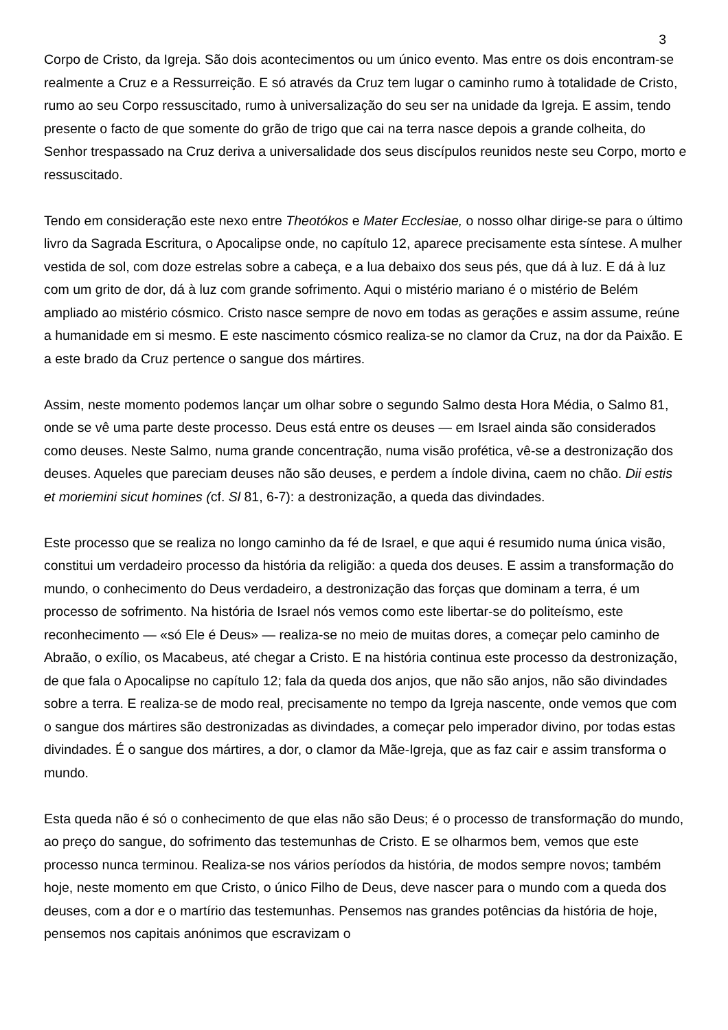3
Corpo de Cristo, da Igreja. São dois acontecimentos ou um único evento. Mas entre os dois encontram-se realmente a Cruz e a Ressurreição. E só através da Cruz tem lugar o caminho rumo à totalidade de Cristo, rumo ao seu Corpo ressuscitado, rumo à universalização do seu ser na unidade da Igreja. E assim, tendo presente o facto de que somente do grão de trigo que cai na terra nasce depois a grande colheita, do Senhor trespassado na Cruz deriva a universalidade dos seus discípulos reunidos neste seu Corpo, morto e ressuscitado.
Tendo em consideração este nexo entre Theotókos e Mater Ecclesiae, o nosso olhar dirige-se para o último livro da Sagrada Escritura, o Apocalipse onde, no capítulo 12, aparece precisamente esta síntese. A mulher vestida de sol, com doze estrelas sobre a cabeça, e a lua debaixo dos seus pés, que dá à luz. E dá à luz com um grito de dor, dá à luz com grande sofrimento. Aqui o mistério mariano é o mistério de Belém ampliado ao mistério cósmico. Cristo nasce sempre de novo em todas as gerações e assim assume, reúne a humanidade em si mesmo. E este nascimento cósmico realiza-se no clamor da Cruz, na dor da Paixão. E a este brado da Cruz pertence o sangue dos mártires.
Assim, neste momento podemos lançar um olhar sobre o segundo Salmo desta Hora Média, o Salmo 81, onde se vê uma parte deste processo. Deus está entre os deuses — em Israel ainda são considerados como deuses. Neste Salmo, numa grande concentração, numa visão profética, vê-se a destronização dos deuses. Aqueles que pareciam deuses não são deuses, e perdem a índole divina, caem no chão. Dii estis et moriemini sicut homines (cf. Sl 81, 6-7): a destronização, a queda das divindades.
Este processo que se realiza no longo caminho da fé de Israel, e que aqui é resumido numa única visão, constitui um verdadeiro processo da história da religião: a queda dos deuses. E assim a transformação do mundo, o conhecimento do Deus verdadeiro, a destronização das forças que dominam a terra, é um processo de sofrimento. Na história de Israel nós vemos como este libertar-se do politeísmo, este reconhecimento — «só Ele é Deus» — realiza-se no meio de muitas dores, a começar pelo caminho de Abraão, o exílio, os Macabeus, até chegar a Cristo. E na história continua este processo da destronização, de que fala o Apocalipse no capítulo 12; fala da queda dos anjos, que não são anjos, não são divindades sobre a terra. E realiza-se de modo real, precisamente no tempo da Igreja nascente, onde vemos que com o sangue dos mártires são destronizadas as divindades, a começar pelo imperador divino, por todas estas divindades. É o sangue dos mártires, a dor, o clamor da Mãe-Igreja, que as faz cair e assim transforma o mundo.
Esta queda não é só o conhecimento de que elas não são Deus; é o processo de transformação do mundo, ao preço do sangue, do sofrimento das testemunhas de Cristo. E se olharmos bem, vemos que este processo nunca terminou. Realiza-se nos vários períodos da história, de modos sempre novos; também hoje, neste momento em que Cristo, o único Filho de Deus, deve nascer para o mundo com a queda dos deuses, com a dor e o martírio das testemunhas. Pensemos nas grandes potências da história de hoje, pensemos nos capitais anónimos que escravizam o